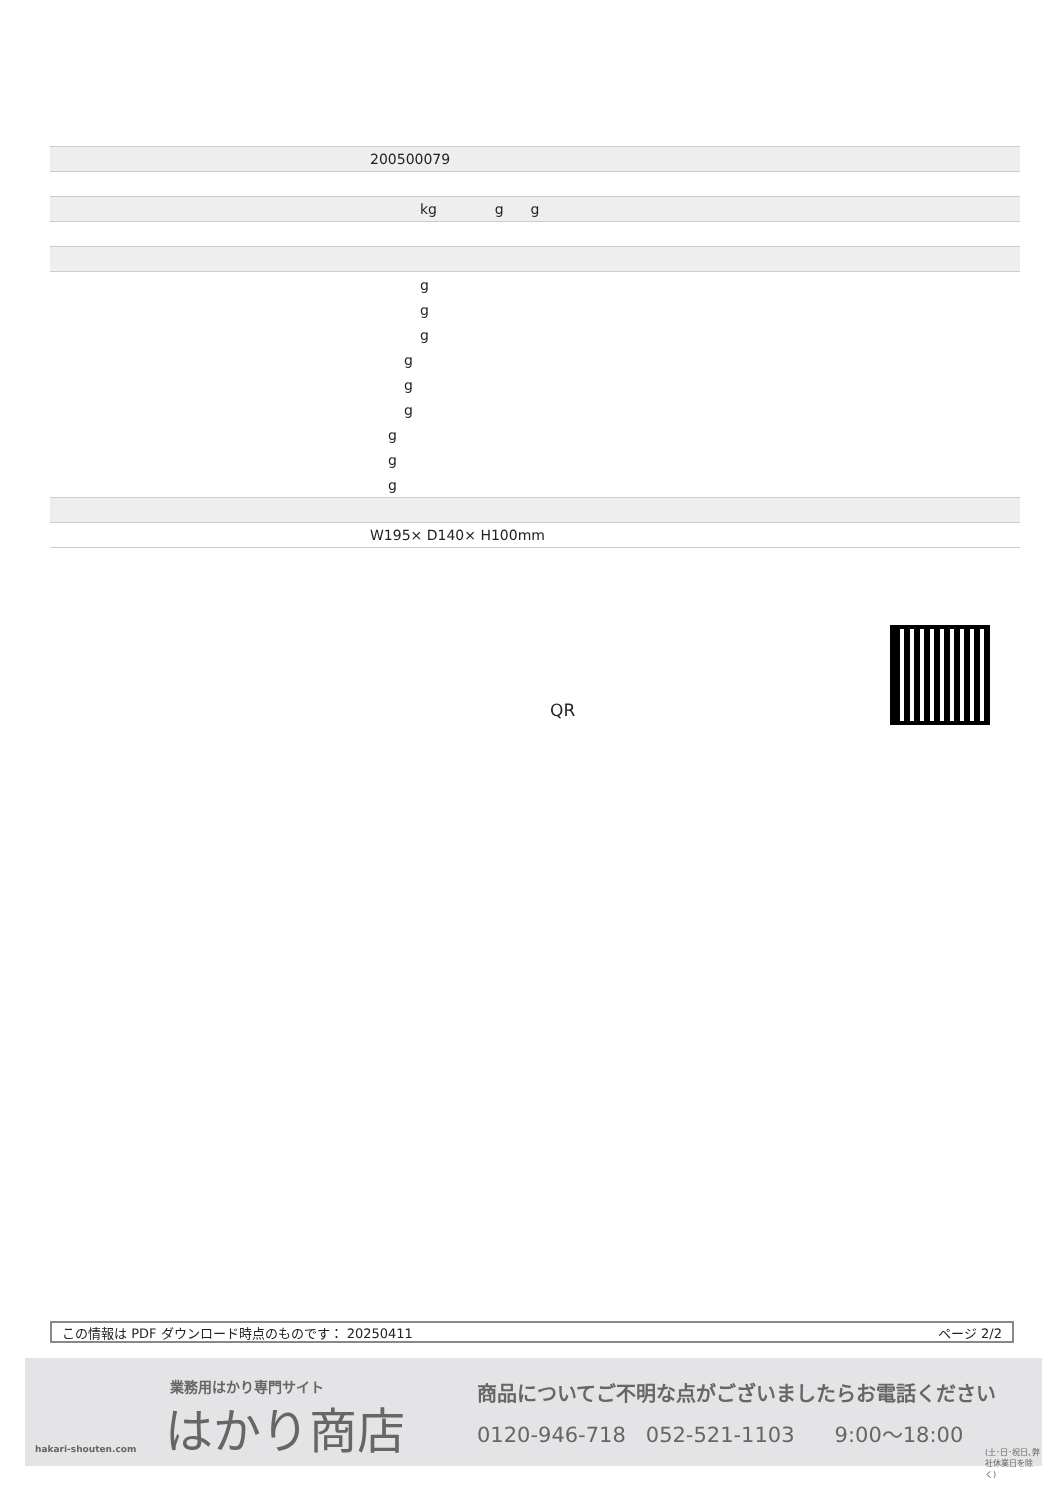| | 200500079 |
| | kg g g |
| | g |
| | g |
| | g |
| | g |
| | g |
| | g |
| | g |
| | g |
| | g |
| | W195× D140× H100mm |
QR
この情報は PDF ダウンロード時点のものです： 20250411 ページ 2/2
業務用はかり専門サイト
はかり商店
hakari-shouten.com
商品についてご不明な点がございましたらお電話ください
0120-946-718 052-521-1103 9:00〜18:00
(土･日･祝日､弊社休業日を除く)